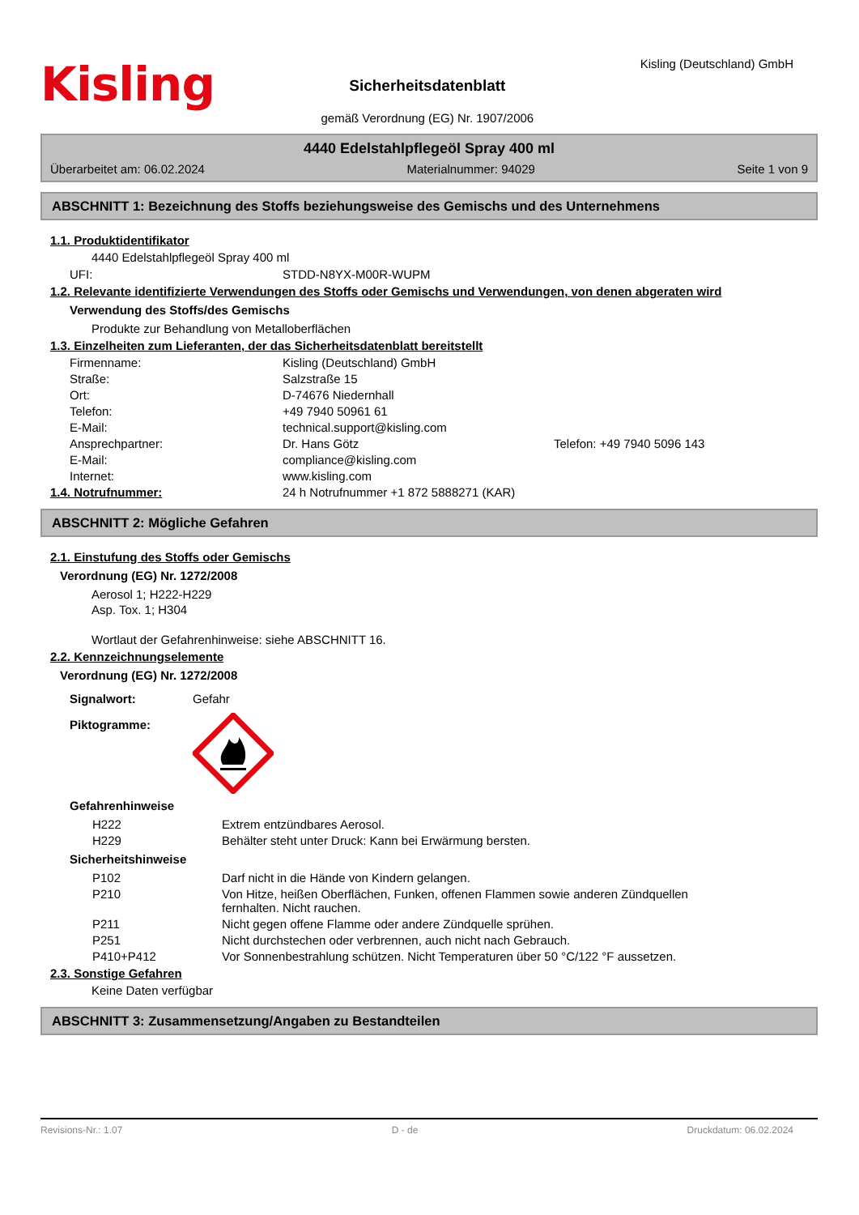Kisling
Sicherheitsdatenblatt
gemäß Verordnung (EG) Nr. 1907/2006
Kisling (Deutschland) GmbH
4440 Edelstahlpflegeöl Spray 400 ml
Überarbeitet am: 06.02.2024 Materialnummer: 94029 Seite 1 von 9
ABSCHNITT 1: Bezeichnung des Stoffs beziehungsweise des Gemischs und des Unternehmens
1.1. Produktidentifikator
4440 Edelstahlpflegeöl Spray 400 ml
UFI: STDD-N8YX-M00R-WUPM
1.2. Relevante identifizierte Verwendungen des Stoffs oder Gemischs und Verwendungen, von denen abgeraten wird
Verwendung des Stoffs/des Gemischs
Produkte zur Behandlung von Metalloberflächen
1.3. Einzelheiten zum Lieferanten, der das Sicherheitsdatenblatt bereitstellt
Firmenname: Kisling (Deutschland) GmbH
Straße: Salzstraße 15
Ort: D-74676 Niedernhall
Telefon: +49 7940 50961 61
E-Mail: technical.support@kisling.com
Ansprechpartner: Dr. Hans Götz Telefon: +49 7940 5096 143
E-Mail: compliance@kisling.com
Internet: www.kisling.com
1.4. Notrufnummer: 24 h Notrufnummer +1 872 5888271 (KAR)
ABSCHNITT 2: Mögliche Gefahren
2.1. Einstufung des Stoffs oder Gemischs
Verordnung (EG) Nr. 1272/2008
Aerosol 1; H222-H229
Asp. Tox. 1; H304
Wortlaut der Gefahrenhinweise: siehe ABSCHNITT 16.
2.2. Kennzeichnungselemente
Verordnung (EG) Nr. 1272/2008
Signalwort: Gefahr
Piktogramme:
Gefahrenhinweise
H222 Extrem entzündbares Aerosol.
H229 Behälter steht unter Druck: Kann bei Erwärmung bersten.
Sicherheitshinweise
P102 Darf nicht in die Hände von Kindern gelangen.
P210 Von Hitze, heißen Oberflächen, Funken, offenen Flammen sowie anderen Zündquellen fernhalten. Nicht rauchen.
P211 Nicht gegen offene Flamme oder andere Zündquelle sprühen.
P251 Nicht durchstechen oder verbrennen, auch nicht nach Gebrauch.
P410+P412 Vor Sonnenbestrahlung schützen. Nicht Temperaturen über 50 °C/122 °F aussetzen.
2.3. Sonstige Gefahren
Keine Daten verfügbar
ABSCHNITT 3: Zusammensetzung/Angaben zu Bestandteilen
Revisions-Nr.: 1.07 D - de Druckdatum: 06.02.2024